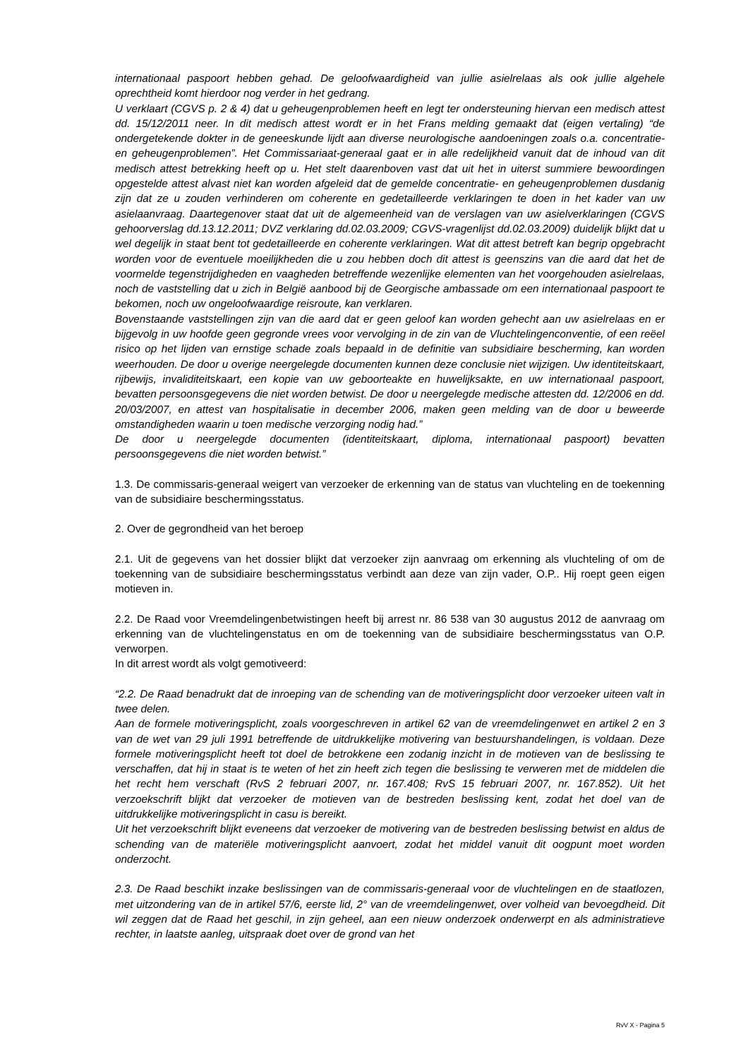internationaal paspoort hebben gehad. De geloofwaardigheid van jullie asielrelaas als ook jullie algehele oprechtheid komt hierdoor nog verder in het gedrang.
U verklaart (CGVS p. 2 & 4) dat u geheugenproblemen heeft en legt ter ondersteuning hiervan een medisch attest dd. 15/12/2011 neer. In dit medisch attest wordt er in het Frans melding gemaakt dat (eigen vertaling) “de ondergetekende dokter in de geneeskunde lijdt aan diverse neurologische aandoeningen zoals o.a. concentratie- en geheugenproblemen”. Het Commissariaat-generaal gaat er in alle redelijkheid vanuit dat de inhoud van dit medisch attest betrekking heeft op u. Het stelt daarenboven vast dat uit het in uiterst summiere bewoordingen opgestelde attest alvast niet kan worden afgeleid dat de gemelde concentratie- en geheugenproblemen dusdanig zijn dat ze u zouden verhinderen om coherente en gedetailleerde verklaringen te doen in het kader van uw asielaanvraag. Daartegenover staat dat uit de algemeenheid van de verslagen van uw asielverklaringen (CGVS gehoorverslag dd.13.12.2011; DVZ verklaring dd.02.03.2009; CGVS-vragenlijst dd.02.03.2009) duidelijk blijkt dat u wel degelijk in staat bent tot gedetailleerde en coherente verklaringen. Wat dit attest betreft kan begrip opgebracht worden voor de eventuele moeilijkheden die u zou hebben doch dit attest is geenszins van die aard dat het de voormelde tegenstrijdigheden en vaagheden betreffende wezenlijke elementen van het voorgehouden asielrelaas, noch de vaststelling dat u zich in België aanbood bij de Georgische ambassade om een internationaal paspoort te bekomen, noch uw ongeloofwaardige reisroute, kan verklaren.
Bovenstaande vaststellingen zijn van die aard dat er geen geloof kan worden gehecht aan uw asielrelaas en er bijgevolg in uw hoofde geen gegronde vrees voor vervolging in de zin van de Vluchtelingenconventie, of een reëel risico op het lijden van ernstige schade zoals bepaald in de definitie van subsidiaire bescherming, kan worden weerhouden. De door u overige neergelegde documenten kunnen deze conclusie niet wijzigen. Uw identiteitskaart, rijbewijs, invaliditeitskaart, een kopie van uw geboorteakte en huwelijksakte, en uw internationaal paspoort, bevatten persoonsgegevens die niet worden betwist. De door u neergelegde medische attesten dd. 12/2006 en dd. 20/03/2007, en attest van hospitalisatie in december 2006, maken geen melding van de door u beweerde omstandigheden waarin u toen medische verzorging nodig had.”
De door u neergelegde documenten (identiteitskaart, diploma, internationaal paspoort) bevatten persoonsgegevens die niet worden betwist.”
1.3. De commissaris-generaal weigert van verzoeker de erkenning van de status van vluchteling en de toekenning van de subsidiaire beschermingsstatus.
2. Over de gegrondheid van het beroep
2.1. Uit de gegevens van het dossier blijkt dat verzoeker zijn aanvraag om erkenning als vluchteling of om de toekenning van de subsidiaire beschermingsstatus verbindt aan deze van zijn vader, O.P.. Hij roept geen eigen motieven in.
2.2. De Raad voor Vreemdelingenbetwistingen heeft bij arrest nr. 86 538 van 30 augustus 2012 de aanvraag om erkenning van de vluchtelingenstatus en om de toekenning van de subsidiaire beschermingsstatus van O.P. verworpen.
In dit arrest wordt als volgt gemotiveerd:
“2.2. De Raad benadrukt dat de inroeping van de schending van de motiveringsplicht door verzoeker uiteen valt in twee delen.
Aan de formele motiveringsplicht, zoals voorgeschreven in artikel 62 van de vreemdelingenwet en artikel 2 en 3 van de wet van 29 juli 1991 betreffende de uitdrukkelijke motivering van bestuurshandelingen, is voldaan. Deze formele motiveringsplicht heeft tot doel de betrokkene een zodanig inzicht in de motieven van de beslissing te verschaffen, dat hij in staat is te weten of het zin heeft zich tegen die beslissing te verweren met de middelen die het recht hem verschaft (RvS 2 februari 2007, nr. 167.408; RvS 15 februari 2007, nr. 167.852). Uit het verzoekschrift blijkt dat verzoeker de motieven van de bestreden beslissing kent, zodat het doel van de uitdrukkelijke motiveringsplicht in casu is bereikt.
Uit het verzoekschrift blijkt eveneens dat verzoeker de motivering van de bestreden beslissing betwist en aldus de schending van de materiële motiveringsplicht aanvoert, zodat het middel vanuit dit oogpunt moet worden onderzocht.
2.3. De Raad beschikt inzake beslissingen van de commissaris-generaal voor de vluchtelingen en de staatlozen, met uitzondering van de in artikel 57/6, eerste lid, 2° van de vreemdelingenwet, over volheid van bevoegdheid. Dit wil zeggen dat de Raad het geschil, in zijn geheel, aan een nieuw onderzoek onderwerpt en als administratieve rechter, in laatste aanleg, uitspraak doet over de grond van het
RvV X - Pagina 5